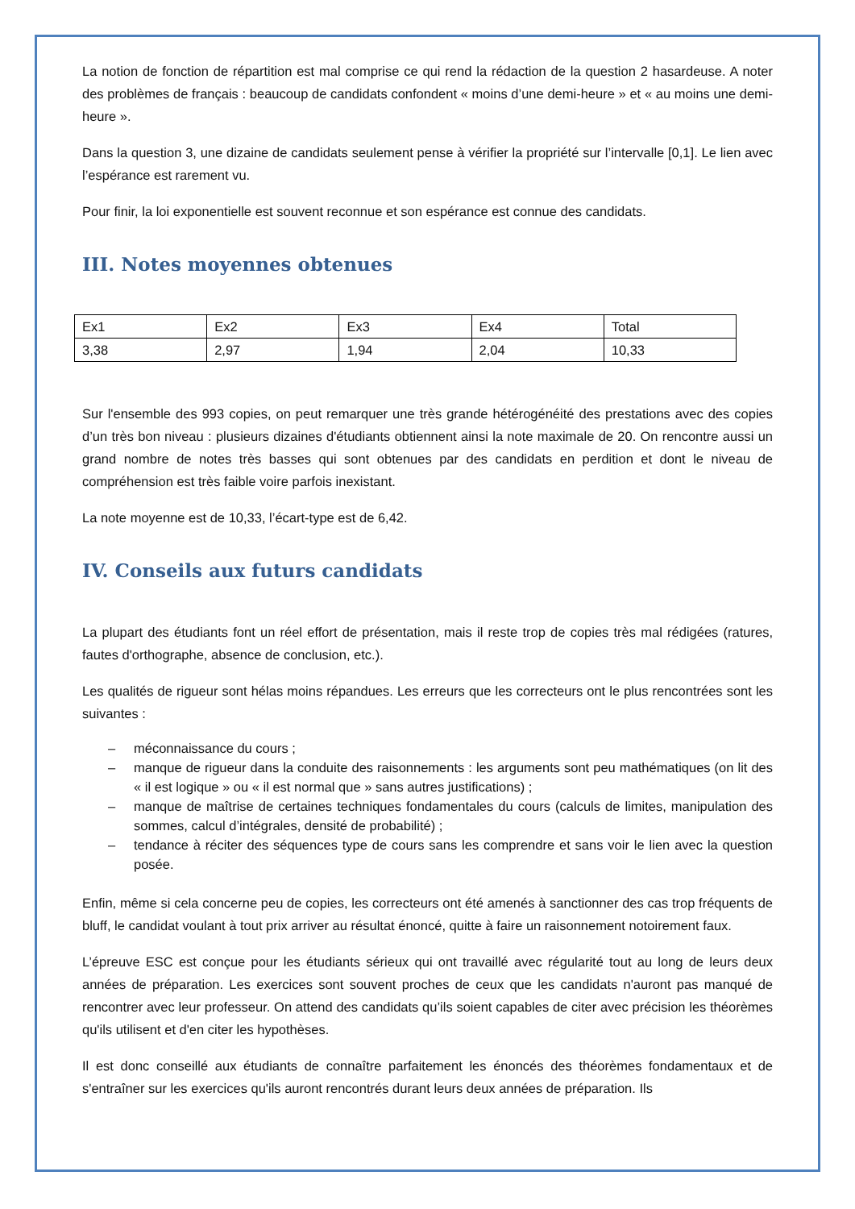La notion de fonction de répartition est mal comprise ce qui rend la rédaction de la question 2 hasardeuse. A noter des problèmes de français : beaucoup de candidats confondent « moins d’une demi-heure » et « au moins une demi-heure ».
Dans la question 3, une dizaine de candidats seulement pense à vérifier la propriété sur l’intervalle [0,1]. Le lien avec l’espérance est rarement vu.
Pour finir, la loi exponentielle est souvent reconnue et son espérance est connue des candidats.
III. Notes moyennes obtenues
| Ex1 | Ex2 | Ex3 | Ex4 | Total |
| 3,38 | 2,97 | 1,94 | 2,04 | 10,33 |
Sur l'ensemble des 993 copies, on peut remarquer une très grande hétérogénéité des prestations avec des copies d’un très bon niveau : plusieurs dizaines d'étudiants obtiennent ainsi la note maximale de 20. On rencontre aussi un grand nombre de notes très basses qui sont obtenues par des candidats en perdition et dont le niveau de compréhension est très faible voire parfois inexistant.
La note moyenne est de 10,33, l’écart-type est de 6,42.
IV. Conseils aux futurs candidats
La plupart des étudiants font un réel effort de présentation, mais il reste trop de copies très mal rédigées (ratures, fautes d'orthographe, absence de conclusion, etc.).
Les qualités de rigueur sont hélas moins répandues. Les erreurs que les correcteurs ont le plus rencontrées sont les suivantes :
– méconnaissance du cours ;
– manque de rigueur dans la conduite des raisonnements : les arguments sont peu mathématiques (on lit des « il est logique » ou « il est normal que » sans autres justifications) ;
– manque de maîtrise de certaines techniques fondamentales du cours (calculs de limites, manipulation des sommes, calcul d’intégrales, densité de probabilité) ;
– tendance à réciter des séquences type de cours sans les comprendre et sans voir le lien avec la question posée.
Enfin, même si cela concerne peu de copies, les correcteurs ont été amenés à sanctionner des cas trop fréquents de bluff, le candidat voulant à tout prix arriver au résultat énoncé, quitte à faire un raisonnement notoirement faux.
L’épreuve ESC est conçue pour les étudiants sérieux qui ont travaillé avec régularité tout au long de leurs deux années de préparation. Les exercices sont souvent proches de ceux que les candidats n'auront pas manqué de rencontrer avec leur professeur. On attend des candidats qu’ils soient capables de citer avec précision les théorèmes qu'ils utilisent et d'en citer les hypothèses.
Il est donc conseillé aux étudiants de connaître parfaitement les énoncés des théorèmes fondamentaux et de s'entraîner sur les exercices qu'ils auront rencontrés durant leurs deux années de préparation. Ils